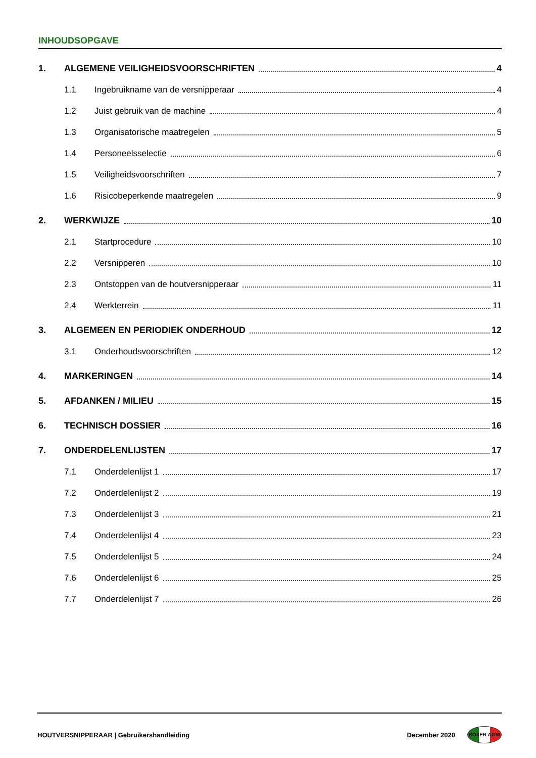INHOUDSOPGAVE
1. ALGEMENE VEILIGHEIDSVOORSCHRIFTEN 4
1.1 Ingebruikname van de versnipperaar 4
1.2 Juist gebruik van de machine 4
1.3 Organisatorische maatregelen 5
1.4 Personeelsselectie 6
1.5 Veiligheidsvoorschriften 7
1.6 Risicobeperkende maatregelen 9
2. WERKWIJZE 10
2.1 Startprocedure 10
2.2 Versnipperen 10
2.3 Ontstoppen van de houtversnipperaar 11
2.4 Werkterrein 11
3. ALGEMEEN EN PERIODIEK ONDERHOUD 12
3.1 Onderhoudsvoorschriften 12
4. MARKERINGEN 14
5. AFDANKEN / MILIEU 15
6. TECHNISCH DOSSIER 16
7. ONDERDELENLIJSTEN 17
7.1 Onderdelenlijst 1 17
7.2 Onderdelenlijst 2 19
7.3 Onderdelenlijst 3 21
7.4 Onderdelenlijst 4 23
7.5 Onderdelenlijst 5 24
7.6 Onderdelenlijst 6 25
7.7 Onderdelenlijst 7 26
HOUTVERSNIPPERAAR | Gebruikershandleiding December 2020
BOXER AGRI